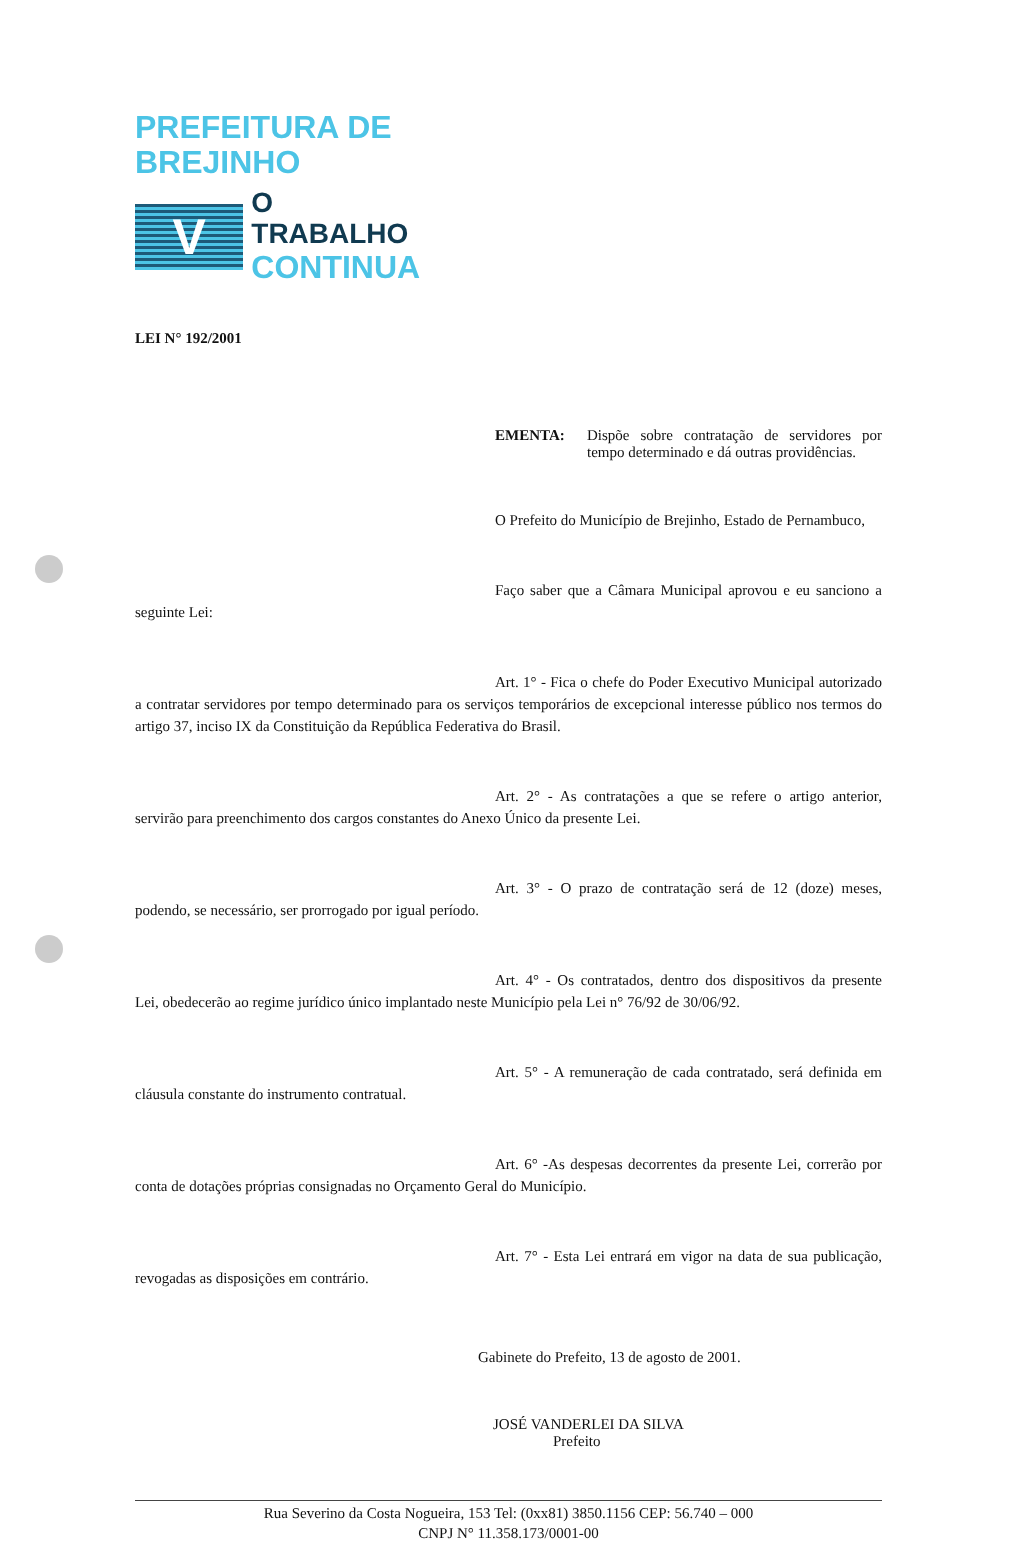PREFEITURA DE BREJINHO
V
O TRABALHO
CONTINUA
LEI N° 192/2001
EMENTA: Dispõe sobre contratação de servidores por tempo determinado e dá outras providências.
O Prefeito do Município de Brejinho, Estado de Pernambuco,
Faço saber que a Câmara Municipal aprovou e eu sanciono a seguinte Lei:
Art. 1° - Fica o chefe do Poder Executivo Municipal autorizado a contratar servidores por tempo determinado para os serviços temporários de excepcional interesse público nos termos do artigo 37, inciso IX da Constituição da República Federativa do Brasil.
Art. 2° - As contratações a que se refere o artigo anterior, servirão para preenchimento dos cargos constantes do Anexo Único da presente Lei.
Art. 3° - O prazo de contratação será de 12 (doze) meses, podendo, se necessário, ser prorrogado por igual período.
Art. 4° - Os contratados, dentro dos dispositivos da presente Lei, obedecerão ao regime jurídico único implantado neste Município pela Lei n° 76/92 de 30/06/92.
Art. 5° - A remuneração de cada contratado, será definida em cláusula constante do instrumento contratual.
Art. 6° -As despesas decorrentes da presente Lei, correrão por conta de dotações próprias consignadas no Orçamento Geral do Município.
Art. 7° - Esta Lei entrará em vigor na data de sua publicação, revogadas as disposições em contrário.
Gabinete do Prefeito, 13 de agosto de 2001.
JOSÉ VANDERLEI DA SILVA
Prefeito
Rua Severino da Costa Nogueira, 153 Tel: (0xx81) 3850.1156 CEP: 56.740 – 000
CNPJ N° 11.358.173/0001-00